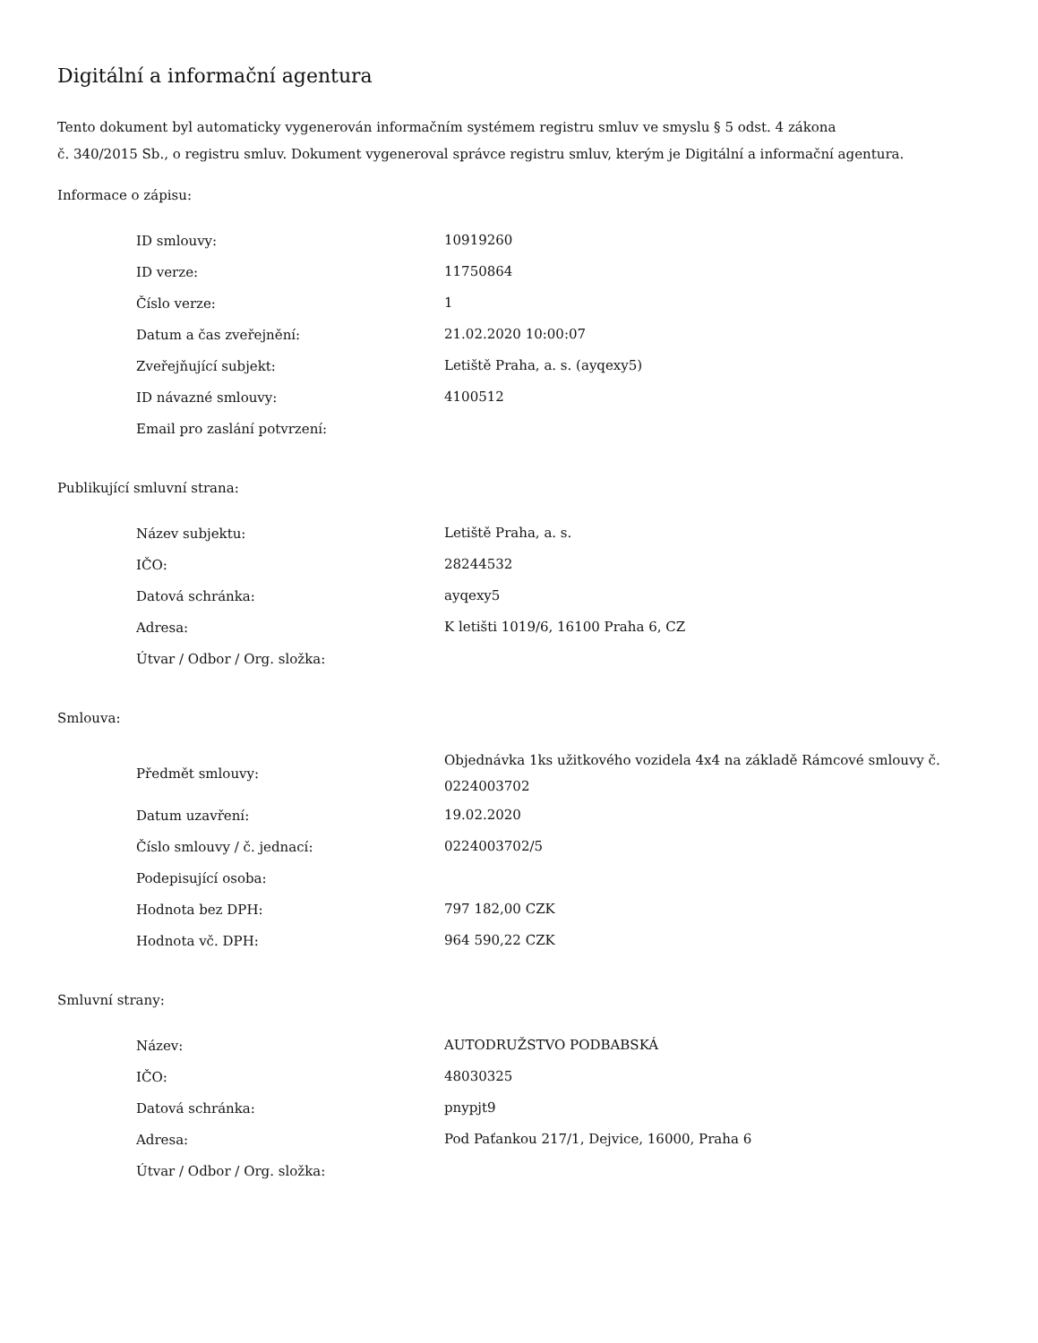Digitální a informační agentura
Tento dokument byl automaticky vygenerován informačním systémem registru smluv ve smyslu § 5 odst. 4 zákona
č. 340/2015 Sb., o registru smluv. Dokument vygeneroval správce registru smluv, kterým je Digitální a informační agentura.
Informace o zápisu:
| ID smlouvy: | 10919260 |
| ID verze: | 11750864 |
| Číslo verze: | 1 |
| Datum a čas zveřejnění: | 21.02.2020 10:00:07 |
| Zveřejňující subjekt: | Letiště Praha, a. s. (ayqexy5) |
| ID návazné smlouvy: | 4100512 |
| Email pro zaslání potvrzení: | |
Publikující smluvní strana:
| Název subjektu: | Letiště Praha, a. s. |
| IČO: | 28244532 |
| Datová schránka: | ayqexy5 |
| Adresa: | K letišti 1019/6, 16100 Praha 6, CZ |
| Útvar / Odbor / Org. složka: | |
Smlouva:
| Předmět smlouvy: | Objednávka 1ks užitkového vozidela 4x4 na základě Rámcové smlouvy č. 0224003702 |
| Datum uzavření: | 19.02.2020 |
| Číslo smlouvy / č. jednací: | 0224003702/5 |
| Podepisující osoba: | |
| Hodnota bez DPH: | 797 182,00 CZK |
| Hodnota vč. DPH: | 964 590,22 CZK |
Smluvní strany:
| Název: | AUTODRUŽSTVO PODBABSKÁ |
| IČO: | 48030325 |
| Datová schránka: | pnypjt9 |
| Adresa: | Pod Paťankou 217/1, Dejvice, 16000, Praha 6 |
| Útvar / Odbor / Org. složka: | |